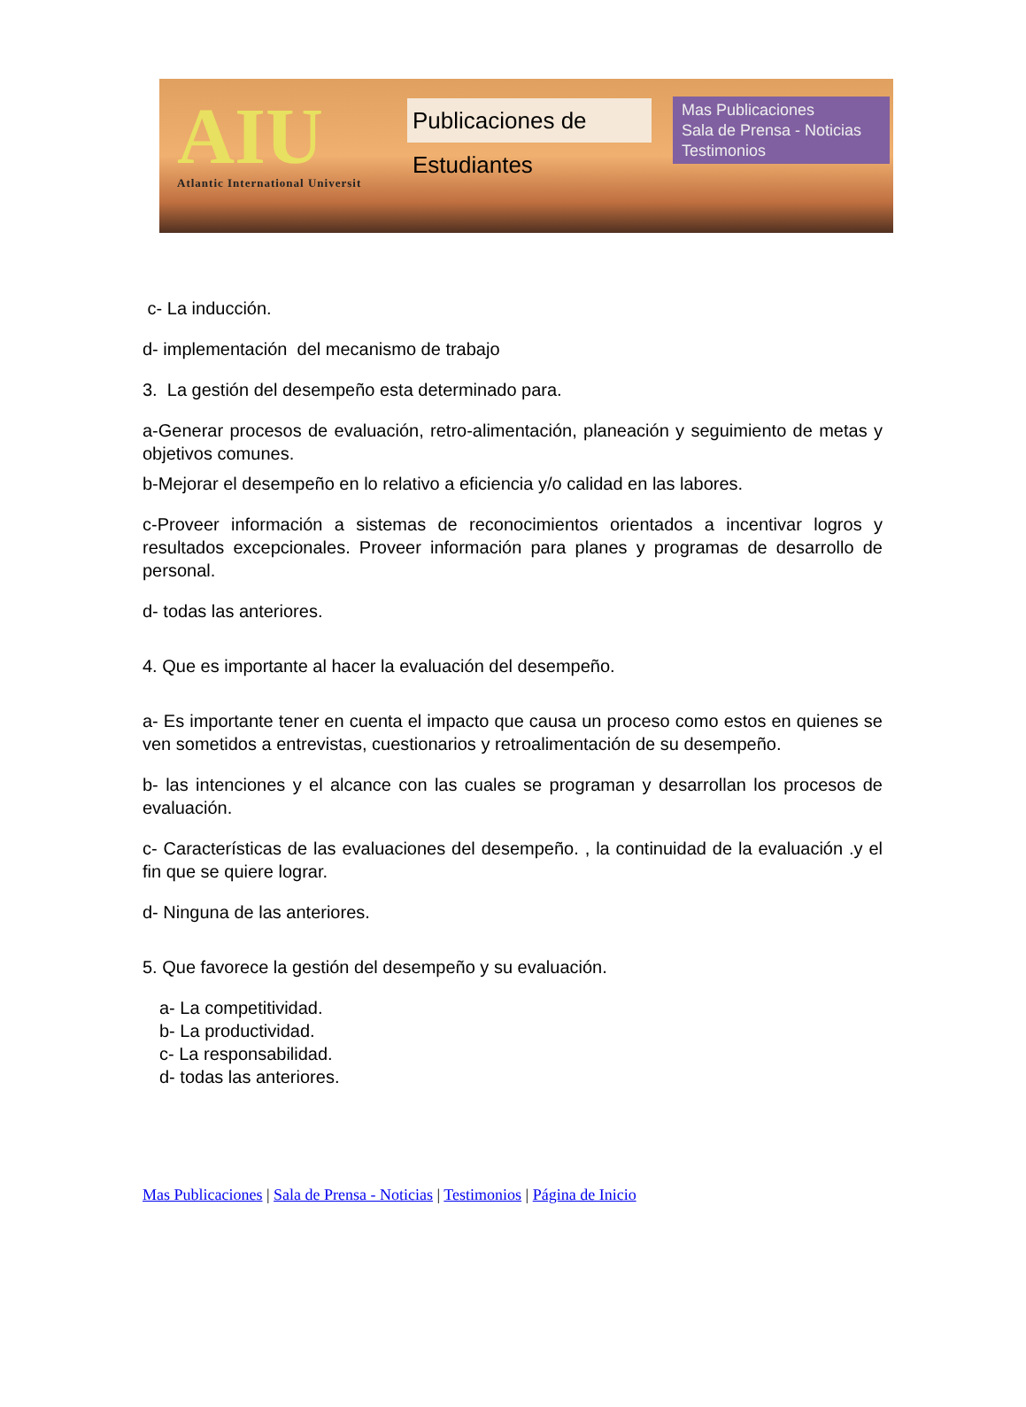AIU
Atlantic International Universit
Publicaciones de Estudiantes
Mas Publicaciones
Sala de Prensa - Noticias
Testimonios
c- La inducción.
d- implementación del mecanismo de trabajo
3. La gestión del desempeño esta determinado para.
a-Generar procesos de evaluación, retro-alimentación, planeación y seguimiento de metas y objetivos comunes.
b-Mejorar el desempeño en lo relativo a eficiencia y/o calidad en las labores.
c-Proveer información a sistemas de reconocimientos orientados a incentivar logros y resultados excepcionales. Proveer información para planes y programas de desarrollo de personal.
d- todas las anteriores.
4. Que es importante al hacer la evaluación del desempeño.
a- Es importante tener en cuenta el impacto que causa un proceso como estos en quienes se ven sometidos a entrevistas, cuestionarios y retroalimentación de su desempeño.
b- las intenciones y el alcance con las cuales se programan y desarrollan los procesos de evaluación.
c- Características de las evaluaciones del desempeño. , la continuidad de la evaluación .y el fin que se quiere lograr.
d- Ninguna de las anteriores.
5. Que favorece la gestión del desempeño y su evaluación.
a- La competitividad.
b- La productividad.
c- La responsabilidad.
d- todas las anteriores.
Mas Publicaciones | Sala de Prensa - Noticias | Testimonios | Página de Inicio